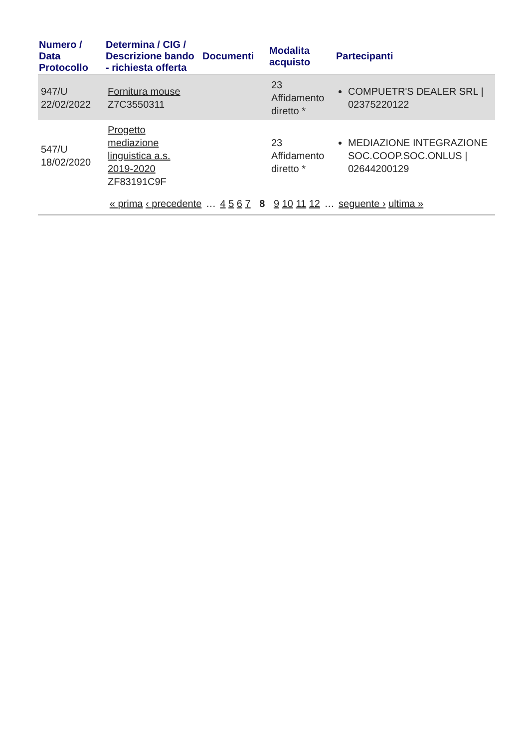| Numero / Data Protocollo | Determina / CIG / Descrizione bando - richiesta offerta | Documenti | Modalita acquisto | Partecipanti |
| --- | --- | --- | --- | --- |
| 947/U 22/02/2022 | Fornitura mouse Z7C3550311 | | 23 Affidamento diretto * | COMPUETR'S DEALER SRL / 02375220122 |
| 547/U 18/02/2020 | Progetto mediazione linguistica a.s. 2019-2020 ZF83191C9F | | 23 Affidamento diretto * | MEDIAZIONE INTEGRAZIONE SOC.COOP.SOC.ONLUS / 02644200129 |
« prima ‹ precedente … 4 5 6 7 8 9 10 11 12 … seguente › ultima »